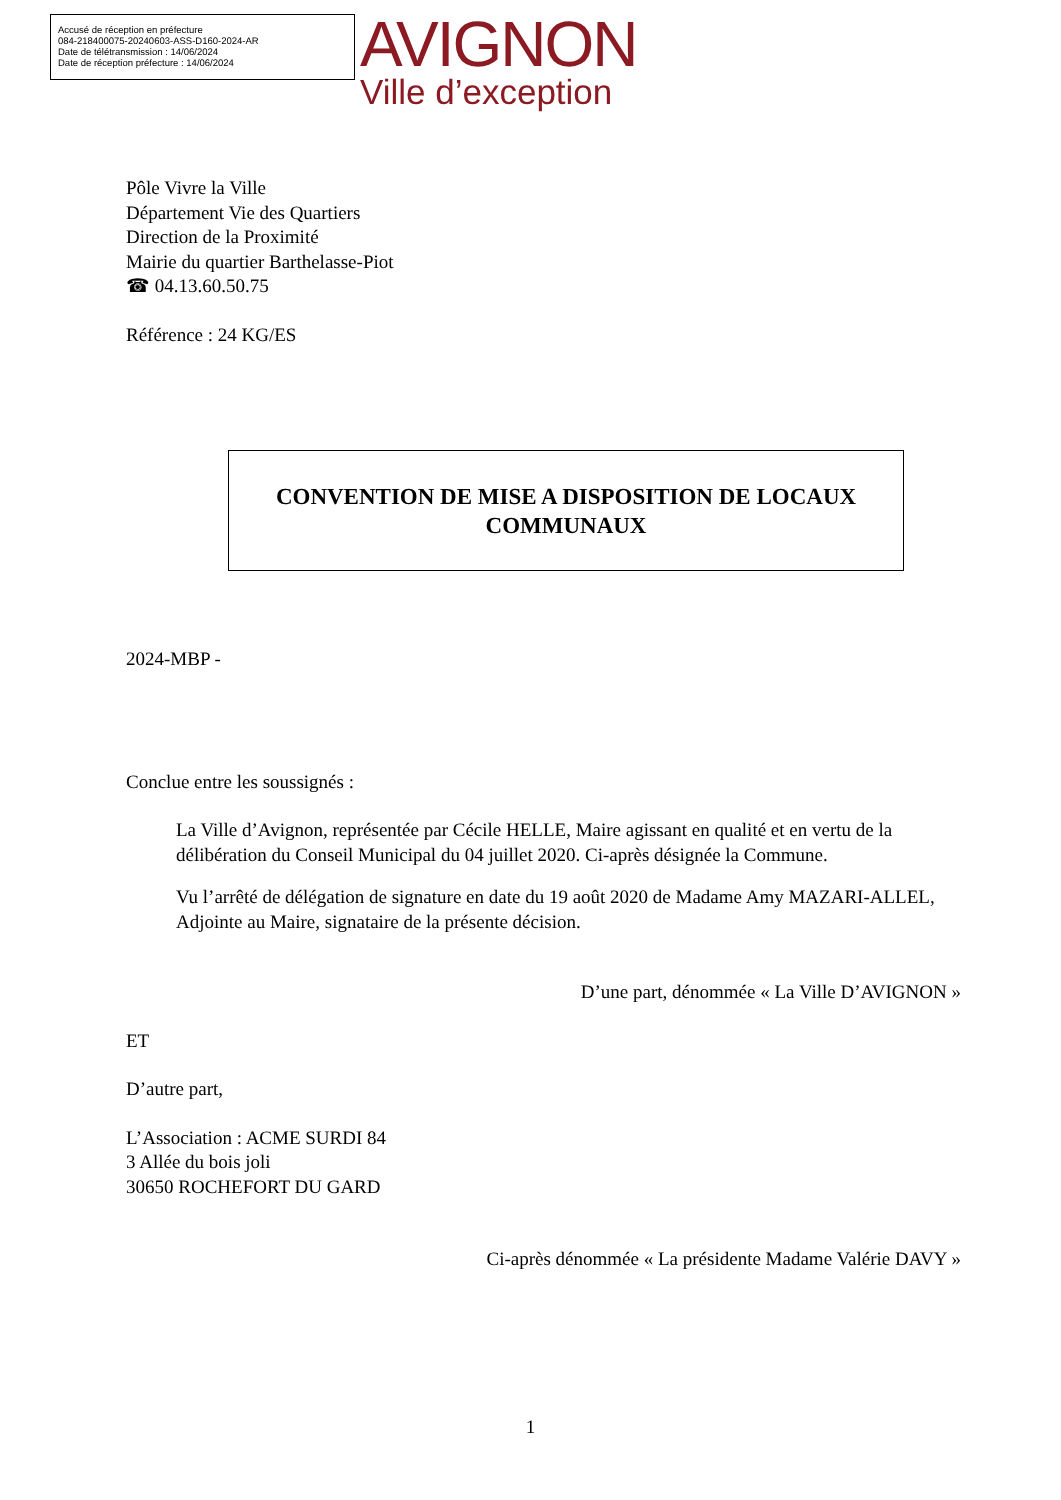Accusé de réception en préfecture
084-218400075-20240603-ASS-D160-2024-AR
Date de télétransmission : 14/06/2024
Date de réception préfecture : 14/06/2024
AVIGNON
Ville d’exception
Pôle Vivre la Ville
Département Vie des Quartiers
Direction de la Proximité
Mairie du quartier Barthelasse-Piot
☎ 04.13.60.50.75
Référence : 24 KG/ES
CONVENTION DE MISE A DISPOSITION DE LOCAUX
COMMUNAUX
2024-MBP -
Conclue entre les soussignés :
La Ville d’Avignon, représentée par Cécile HELLE, Maire agissant en qualité et en vertu de la délibération du Conseil Municipal du 04 juillet 2020. Ci-après désignée la Commune.
Vu l’arrêté de délégation de signature en date du 19 août 2020 de Madame Amy MAZARI-ALLEL, Adjointe au Maire, signataire de la présente décision.
D’une part, dénommée « La Ville D’AVIGNON »
ET
D’autre part,
L’Association : ACME SURDI 84
3 Allée du bois joli
30650 ROCHEFORT DU GARD
Ci-après dénommée « La présidente Madame Valérie DAVY »
1